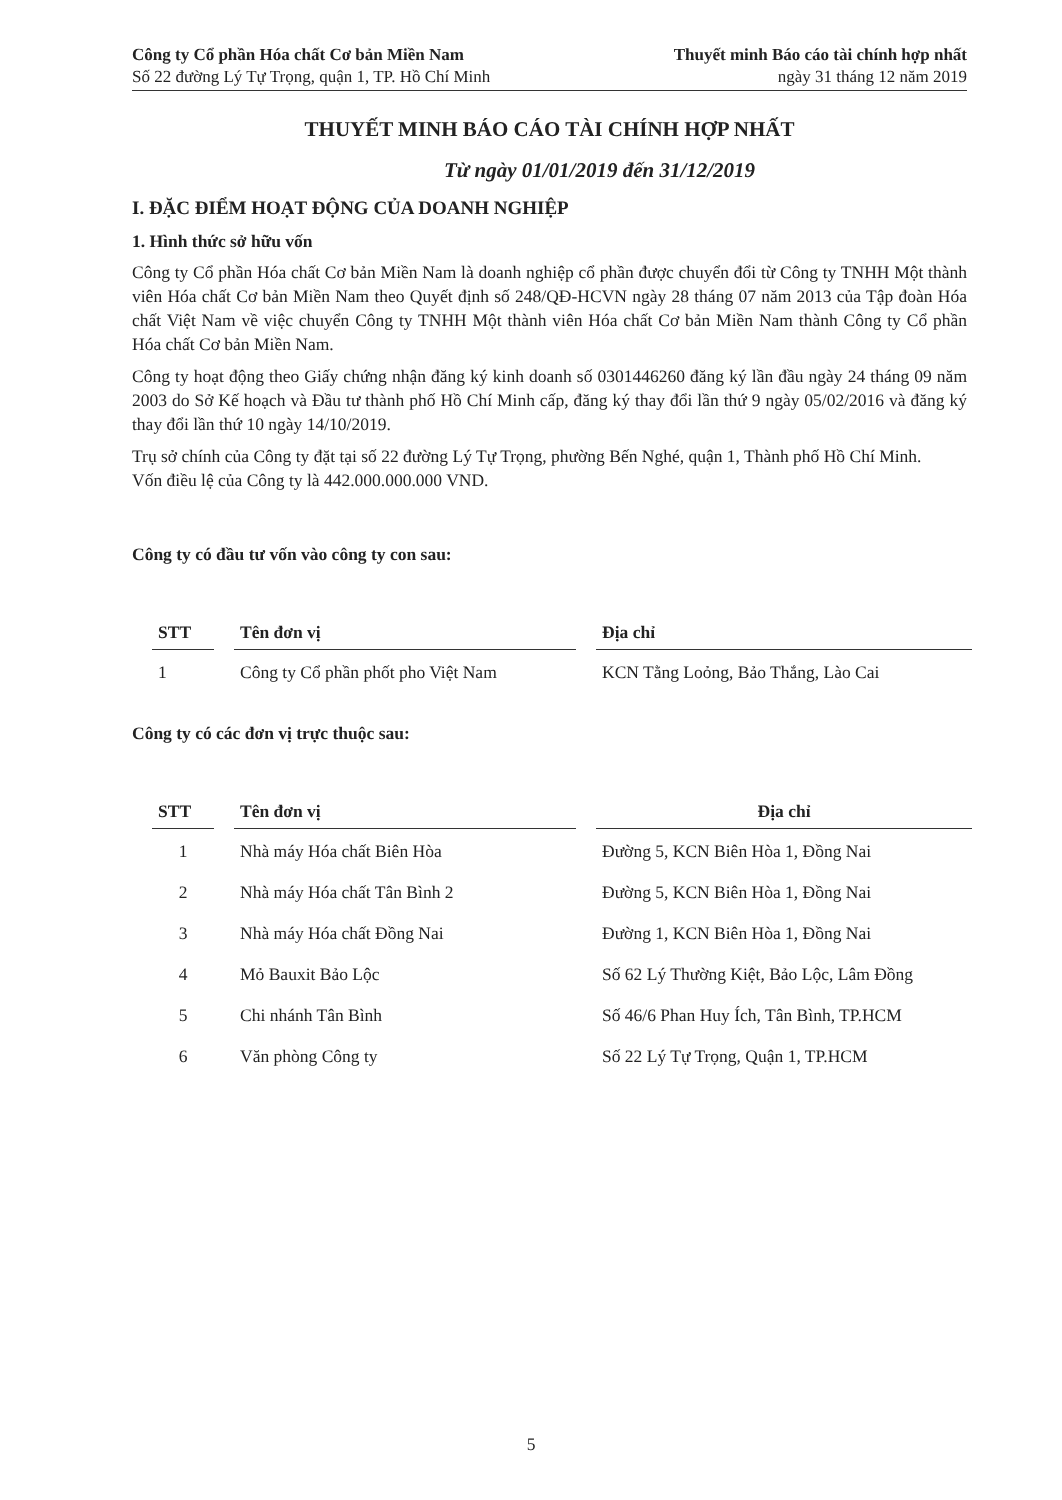Công ty Cổ phần Hóa chất Cơ bản Miền Nam
Số 22 đường Lý Tự Trọng, quận 1, TP. Hồ Chí Minh
Thuyết minh Báo cáo tài chính hợp nhất
ngày 31 tháng 12 năm 2019
THUYẾT MINH BÁO CÁO TÀI CHÍNH HỢP NHẤT
Từ ngày 01/01/2019 đến 31/12/2019
I. ĐẶC ĐIỂM HOẠT ĐỘNG CỦA DOANH NGHIỆP
1. Hình thức sở hữu vốn
Công ty Cổ phần Hóa chất Cơ bản Miền Nam là doanh nghiệp cổ phần được chuyển đổi từ Công ty TNHH Một thành viên Hóa chất Cơ bản Miền Nam theo Quyết định số 248/QĐ-HCVN ngày 28 tháng 07 năm 2013 của Tập đoàn Hóa chất Việt Nam về việc chuyển Công ty TNHH Một thành viên Hóa chất Cơ bản Miền Nam thành Công ty Cổ phần Hóa chất Cơ bản Miền Nam.
Công ty hoạt động theo Giấy chứng nhận đăng ký kinh doanh số 0301446260 đăng ký lần đầu ngày 24 tháng 09 năm 2003 do Sở Kế hoạch và Đầu tư thành phố Hồ Chí Minh cấp, đăng ký thay đổi lần thứ 9 ngày 05/02/2016 và đăng ký thay đổi lần thứ 10 ngày 14/10/2019.
Trụ sở chính của Công ty đặt tại số 22 đường Lý Tự Trọng, phường Bến Nghé, quận 1, Thành phố Hồ Chí Minh.
Vốn điều lệ của Công ty là 442.000.000.000 VND.
Công ty có đầu tư vốn vào công ty con sau:
| STT | Tên đơn vị | Địa chỉ |
| --- | --- | --- |
| 1 | Công ty Cổ phần phốt pho Việt Nam | KCN Tằng Loỏng, Bảo Thắng, Lào Cai |
Công ty có các đơn vị trực thuộc sau:
| STT | Tên đơn vị | Địa chỉ |
| --- | --- | --- |
| 1 | Nhà máy Hóa chất Biên Hòa | Đường 5, KCN Biên Hòa 1, Đồng Nai |
| 2 | Nhà máy Hóa chất Tân Bình 2 | Đường 5, KCN Biên Hòa 1, Đồng Nai |
| 3 | Nhà máy Hóa chất Đồng Nai | Đường 1, KCN Biên Hòa 1, Đồng Nai |
| 4 | Mỏ Bauxit Bảo Lộc | Số 62 Lý Thường Kiệt, Bảo Lộc, Lâm Đồng |
| 5 | Chi nhánh Tân Bình | Số 46/6 Phan Huy Ích, Tân Bình, TP.HCM |
| 6 | Văn phòng Công ty | Số 22 Lý Tự Trọng, Quận 1, TP.HCM |
5